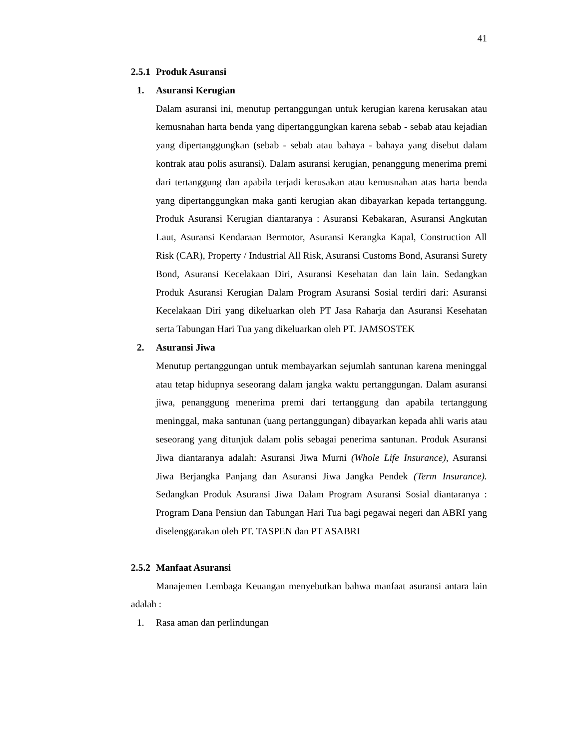41
2.5.1 Produk Asuransi
1. Asuransi Kerugian
Dalam asuransi ini, menutup pertanggungan untuk kerugian karena kerusakan atau kemusnahan harta benda yang dipertanggungkan karena sebab - sebab atau kejadian yang dipertanggungkan (sebab - sebab atau bahaya - bahaya yang disebut dalam kontrak atau polis asuransi). Dalam asuransi kerugian, penanggung menerima premi dari tertanggung dan apabila terjadi kerusakan atau kemusnahan atas harta benda yang dipertanggungkan maka ganti kerugian akan dibayarkan kepada tertanggung. Produk Asuransi Kerugian diantaranya : Asuransi Kebakaran, Asuransi Angkutan Laut, Asuransi Kendaraan Bermotor, Asuransi Kerangka Kapal, Construction All Risk (CAR), Property / Industrial All Risk, Asuransi Customs Bond, Asuransi Surety Bond, Asuransi Kecelakaan Diri, Asuransi Kesehatan dan lain lain. Sedangkan Produk Asuransi Kerugian Dalam Program Asuransi Sosial terdiri dari: Asuransi Kecelakaan Diri yang dikeluarkan oleh PT Jasa Raharja dan Asuransi Kesehatan serta Tabungan Hari Tua yang dikeluarkan oleh PT. JAMSOSTEK
2. Asuransi Jiwa
Menutup pertanggungan untuk membayarkan sejumlah santunan karena meninggal atau tetap hidupnya seseorang dalam jangka waktu pertanggungan. Dalam asuransi jiwa, penanggung menerima premi dari tertanggung dan apabila tertanggung meninggal, maka santunan (uang pertanggungan) dibayarkan kepada ahli waris atau seseorang yang ditunjuk dalam polis sebagai penerima santunan. Produk Asuransi Jiwa diantaranya adalah: Asuransi Jiwa Murni (Whole Life Insurance), Asuransi Jiwa Berjangka Panjang dan Asuransi Jiwa Jangka Pendek (Term Insurance). Sedangkan Produk Asuransi Jiwa Dalam Program Asuransi Sosial diantaranya : Program Dana Pensiun dan Tabungan Hari Tua bagi pegawai negeri dan ABRI yang diselenggarakan oleh PT. TASPEN dan PT ASABRI
2.5.2 Manfaat Asuransi
Manajemen Lembaga Keuangan menyebutkan bahwa manfaat asuransi antara lain adalah :
1. Rasa aman dan perlindungan